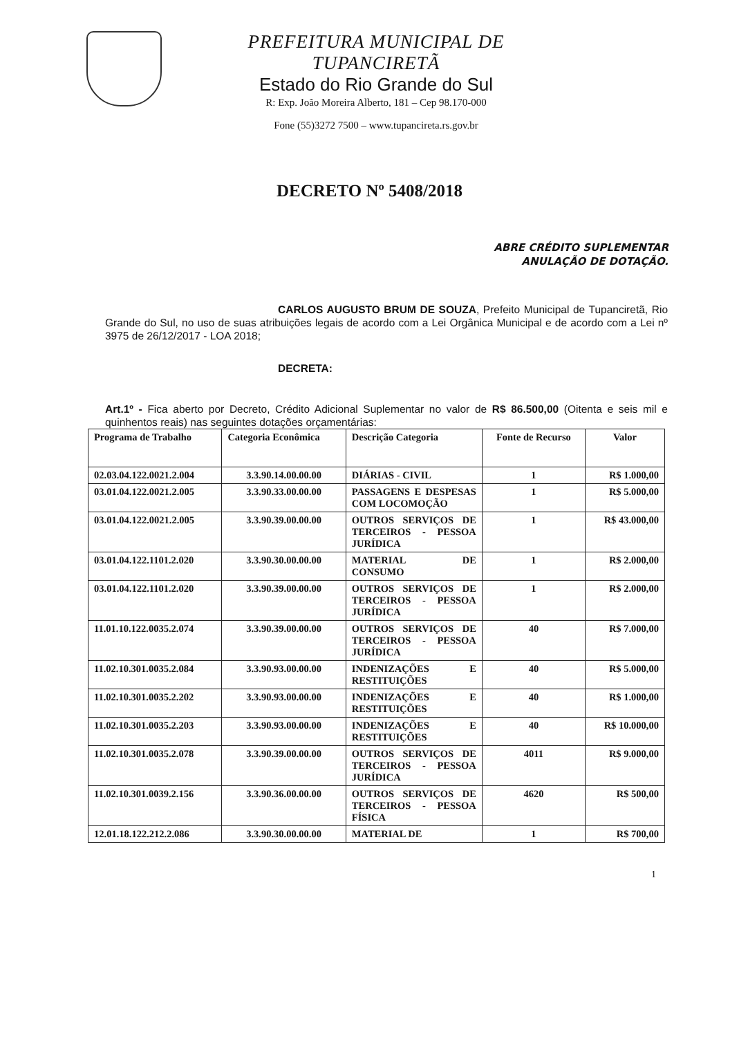PREFEITURA MUNICIPAL DE TUPANCIRETÃ
Estado do Rio Grande do Sul
R: Exp. João Moreira Alberto, 181 – Cep 98.170-000
Fone (55)3272 7500 – www.tupancireta.rs.gov.br
DECRETO Nº 5408/2018
ABRE CRÉDITO SUPLEMENTAR
ANULAÇÃO DE DOTAÇÃO.
CARLOS AUGUSTO BRUM DE SOUZA, Prefeito Municipal de Tupanciretã, Rio Grande do Sul, no uso de suas atribuições legais de acordo com a Lei Orgânica Municipal e de acordo com a Lei nº 3975 de 26/12/2017 - LOA 2018;
DECRETA:
Art.1º - Fica aberto por Decreto, Crédito Adicional Suplementar no valor de R$ 86.500,00 (Oitenta e seis mil e quinhentos reais) nas seguintes dotações orçamentárias:
| Programa de Trabalho | Categoria Econômica | Descrição Categoria | Fonte de Recurso | Valor |
| --- | --- | --- | --- | --- |
| 02.03.04.122.0021.2.004 | 3.3.90.14.00.00.00 | DIÁRIAS - CIVIL | 1 | R$ 1.000,00 |
| 03.01.04.122.0021.2.005 | 3.3.90.33.00.00.00 | PASSAGENS E DESPESAS COM LOCOMOÇÃO | 1 | R$ 5.000,00 |
| 03.01.04.122.0021.2.005 | 3.3.90.39.00.00.00 | OUTROS SERVIÇOS DE TERCEIROS - PESSOA JURÍDICA | 1 | R$ 43.000,00 |
| 03.01.04.122.1101.2.020 | 3.3.90.30.00.00.00 | MATERIAL DE CONSUMO | 1 | R$ 2.000,00 |
| 03.01.04.122.1101.2.020 | 3.3.90.39.00.00.00 | OUTROS SERVIÇOS DE TERCEIROS - PESSOA JURÍDICA | 1 | R$ 2.000,00 |
| 11.01.10.122.0035.2.074 | 3.3.90.39.00.00.00 | OUTROS SERVIÇOS DE TERCEIROS - PESSOA JURÍDICA | 40 | R$ 7.000,00 |
| 11.02.10.301.0035.2.084 | 3.3.90.93.00.00.00 | INDENIZAÇÕES E RESTITUIÇÕES | 40 | R$ 5.000,00 |
| 11.02.10.301.0035.2.202 | 3.3.90.93.00.00.00 | INDENIZAÇÕES E RESTITUIÇÕES | 40 | R$ 1.000,00 |
| 11.02.10.301.0035.2.203 | 3.3.90.93.00.00.00 | INDENIZAÇÕES E RESTITUIÇÕES | 40 | R$ 10.000,00 |
| 11.02.10.301.0035.2.078 | 3.3.90.39.00.00.00 | OUTROS SERVIÇOS DE TERCEIROS - PESSOA JURÍDICA | 4011 | R$ 9.000,00 |
| 11.02.10.301.0039.2.156 | 3.3.90.36.00.00.00 | OUTROS SERVIÇOS DE TERCEIROS - PESSOA FÍSICA | 4620 | R$ 500,00 |
| 12.01.18.122.212.2.086 | 3.3.90.30.00.00.00 | MATERIAL DE | 1 | R$ 700,00 |
1